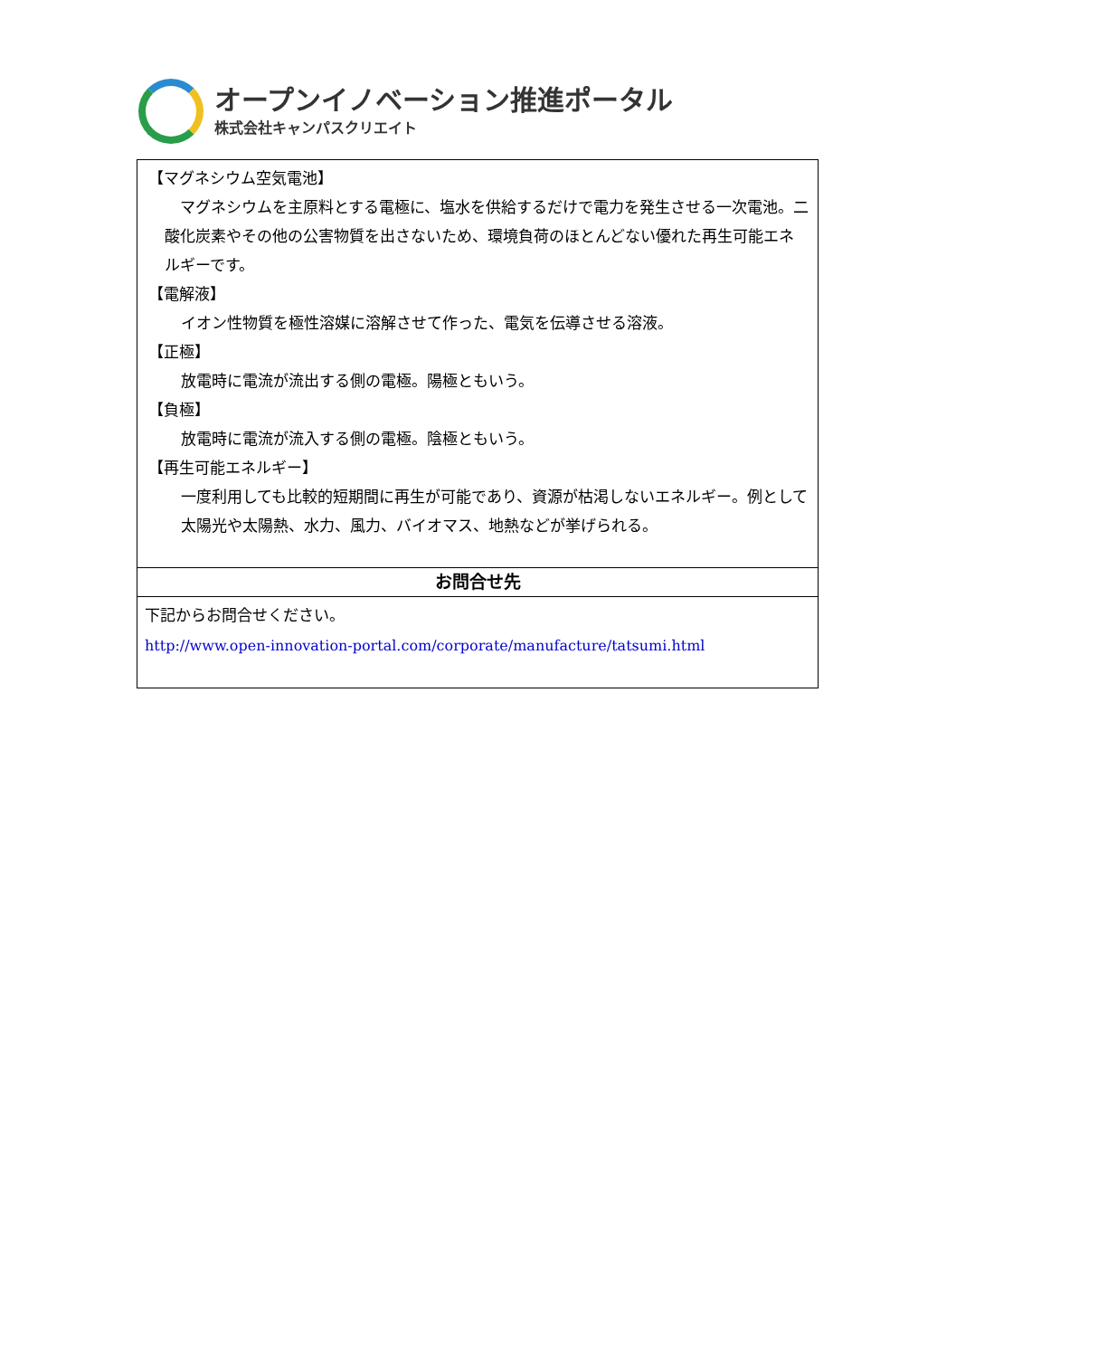オープンイノベーション推進ポータル
株式会社キャンパスクリエイト
【マグネシウム空気電池】
　マグネシウムを主原料とする電極に、塩水を供給するだけで電力を発生させる一次電池。二酸化炭素やその他の公害物質を出さないため、環境負荷のほとんどない優れた再生可能エネルギーです。
【電解液】
イオン性物質を極性溶媒に溶解させて作った、電気を伝導させる溶液。
【正極】
放電時に電流が流出する側の電極。陽極ともいう。
【負極】
放電時に電流が流入する側の電極。陰極ともいう。
【再生可能エネルギー】
一度利用しても比較的短期間に再生が可能であり、資源が枯渇しないエネルギー。例として太陽光や太陽熱、水力、風力、バイオマス、地熱などが挙げられる。
お問合せ先
下記からお問合せください。
http://www.open-innovation-portal.com/corporate/manufacture/tatsumi.html